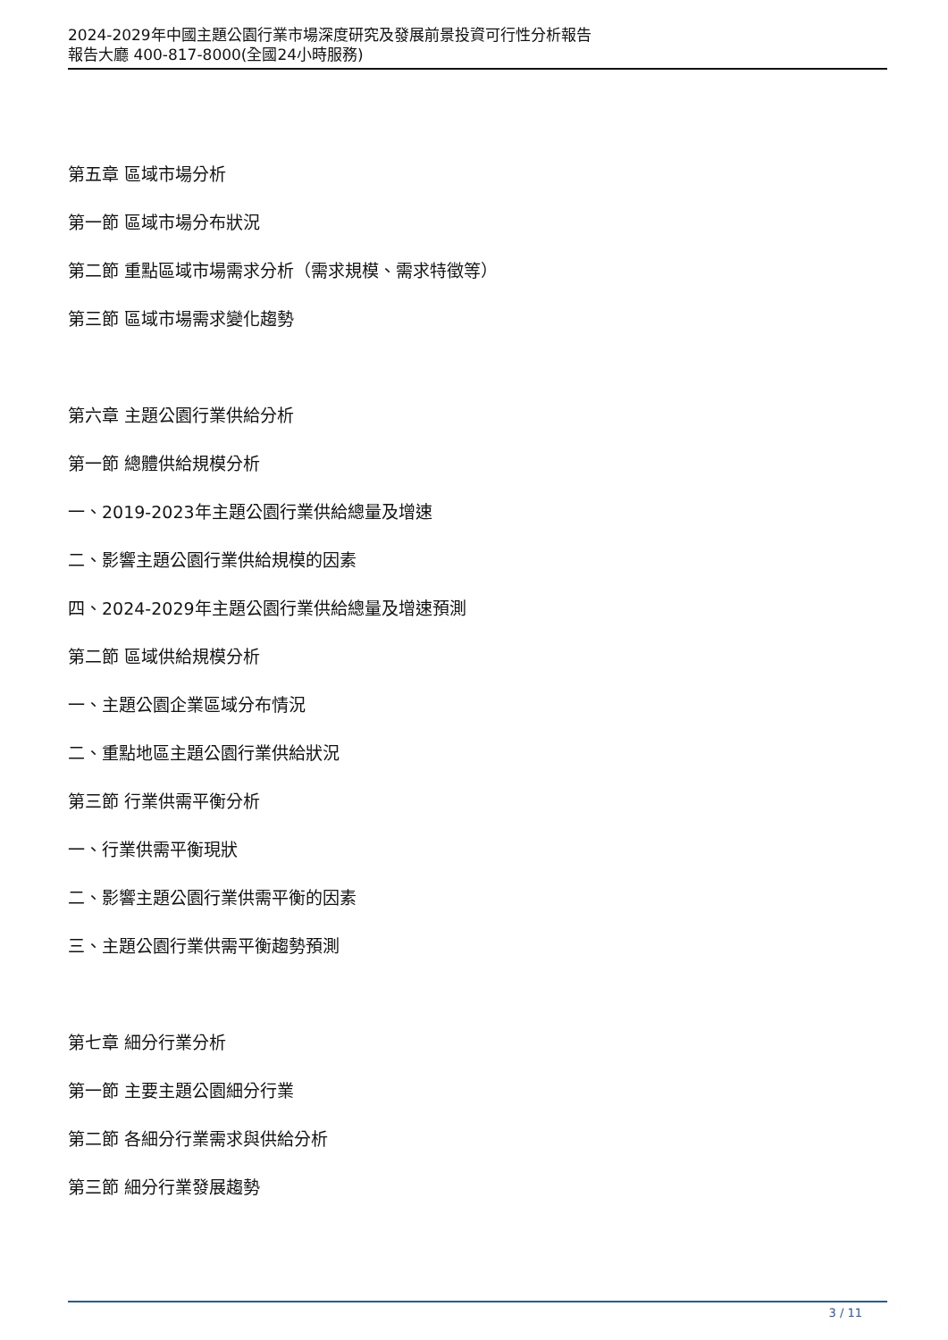2024-2029年中國主題公園行業市場深度研究及發展前景投資可行性分析報告
報告大廳 400-817-8000(全國24小時服務)
第五章 區域市場分析
第一節 區域市場分布狀況
第二節 重點區域市場需求分析（需求規模、需求特徵等）
第三節 區域市場需求變化趨勢
第六章 主題公園行業供給分析
第一節 總體供給規模分析
一、2019-2023年主題公園行業供給總量及增速
二、影響主題公園行業供給規模的因素
四、2024-2029年主題公園行業供給總量及增速預測
第二節 區域供給規模分析
一、主題公園企業區域分布情況
二、重點地區主題公園行業供給狀況
第三節 行業供需平衡分析
一、行業供需平衡現狀
二、影響主題公園行業供需平衡的因素
三、主題公園行業供需平衡趨勢預測
第七章 細分行業分析
第一節 主要主題公園細分行業
第二節 各細分行業需求與供給分析
第三節 細分行業發展趨勢
3 / 11